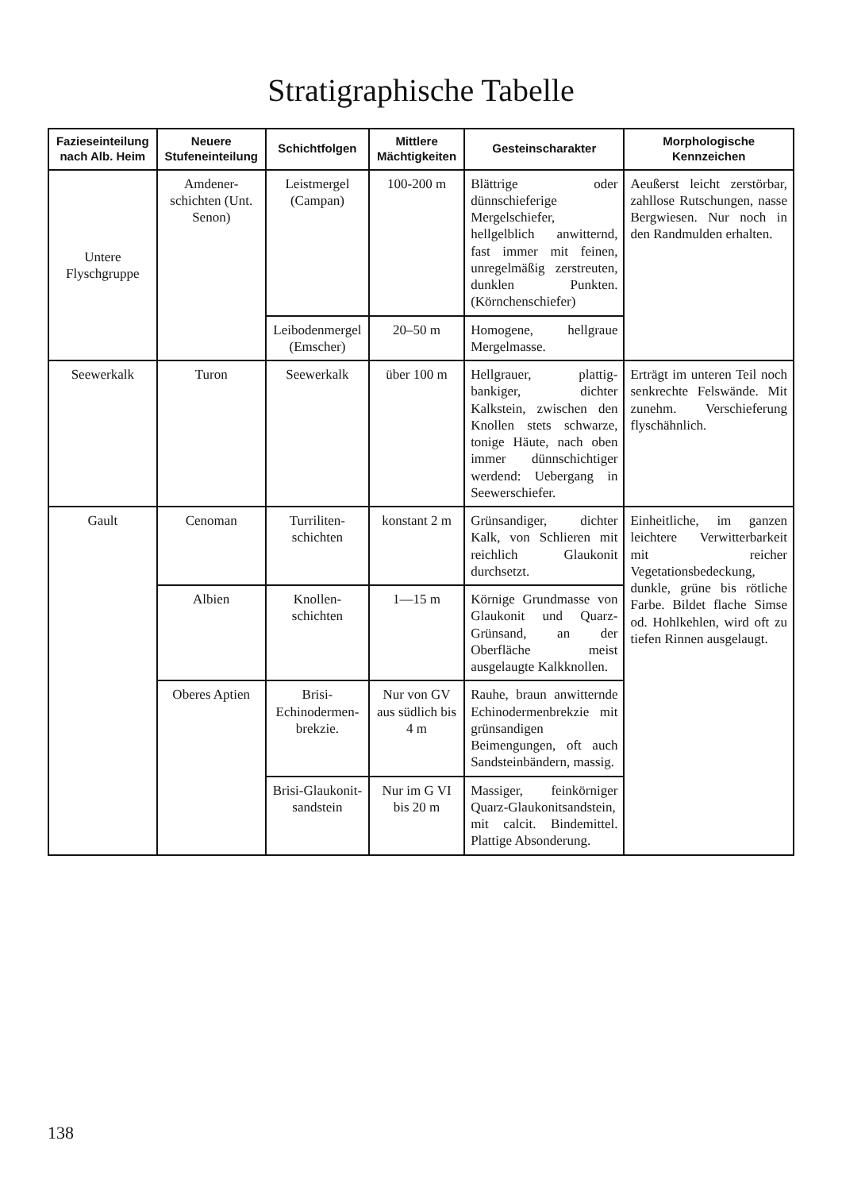Stratigraphische Tabelle
| Fazieseinteilung nach Alb. Heim | Neuere Stufeneinteilung | Schichtfolgen | Mittlere Mächtigkeiten | Gesteinscharakter | Morphologische Kennzeichen |
| --- | --- | --- | --- | --- | --- |
| Untere Flyschgruppe | Amdener-schichten (Unt. Senon) | Leistmergel (Campan) | 100-200 m | Blättrige oder dünnschieferige Mergelschiefer, hellgelblich anwitternd, fast immer mit feinen, unregelmäßig zerstreuten, dunklen Punkten. (Körnchenschiefer) | Aeußerst leicht zerstörbar, zahllose Rutschungen, nasse Bergwiesen. Nur noch in den Randmulden erhalten. |
| | | Leibodenmergel (Emscher) | 20–50 m | Homogene, hellgraue Mergelmasse. | |
| Seewerkalk | Turon | Seewerkalk | über 100 m | Hellgrauer, plattig-bankiger, dichter Kalkstein, zwischen den Knollen stets schwarze, tonige Häute, nach oben immer dünnschichtiger werdend: Uebergang in Seewerschiefer. | Erträgt im unteren Teil noch senkrechte Felswände. Mit zunehm. Verschieferung flyschähnlich. |
| Gault | Cenoman | Turriliten-schichten | konstant 2 m | Grünsandiger, dichter Kalk, von Schlieren mit reichlich Glaukonit durchsetzt. | Einheitliche, im ganzen leichtere Verwitterbarkeit mit reicher Vegetationsbedeckung, dunkle, grüne bis rötliche Farbe. Bildet flache Simse od. Hohlkehlen, wird oft zu tiefen Rinnen ausgelaugt. |
| | Albien | Knollen-schichten | 1—15 m | Körnige Grundmasse von Glaukonit und Quarz-Grünsand, an der Oberfläche meist ausgelaugte Kalkknollen. | |
| | Oberes Aptien | Brisi-Echinodermen-brekzie. | Nur von GV aus südlich bis 4 m | Rauhe, braun anwitternde Echinodermenbrekzie mit grünsandigen Beimengungen, oft auch Sandsteinbändern, massig. | |
| | | Brisi-Glaukonit-sandstein | Nur im G VI bis 20 m | Massiger, feinkörniger Quarz-Glaukonitsandstein, mit calcit. Bindemittel. Plattige Absonderung. | |
138